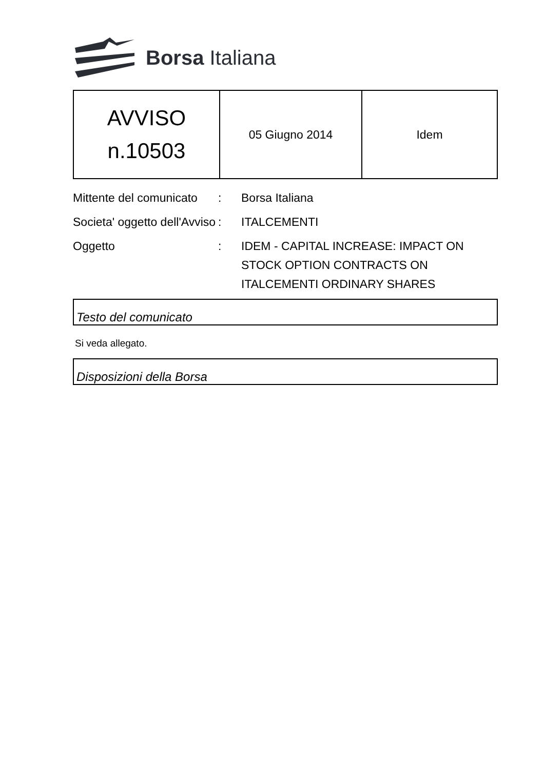Borsa Italiana
| AVVISO n.10503 | 05 Giugno 2014 | Idem |
Mittente del comunicato
:
Borsa Italiana
Societa' oggetto dell'Avviso
:
ITALCEMENTI
Oggetto
:
IDEM - CAPITAL INCREASE: IMPACT ON STOCK OPTION CONTRACTS ON ITALCEMENTI ORDINARY SHARES
Testo del comunicato
Si veda allegato.
Disposizioni della Borsa